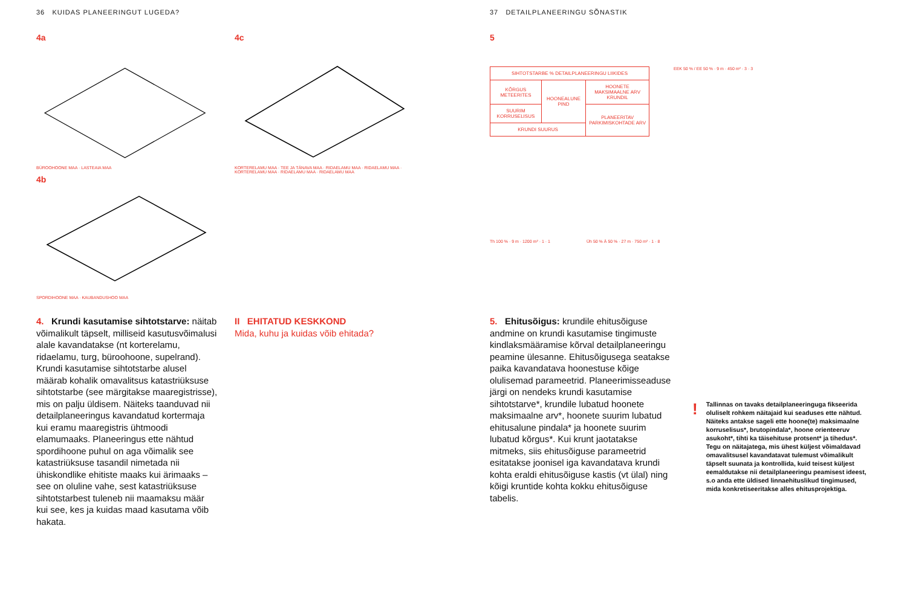36 KUIDAS PLANEERINGUT LUGEDA?
4a
BÜROOHOONE MAA · LASTEAIA MAA
4b
SPORDIHOONE MAA · KAUBANDUSHOO MAA
4c
KORTERELAMU MAA · TEE JA TÄNAVA MAA · RIDAELAMU MAA · RIDAELAMU MAA · KORTERELAMU MAA · RIDAELAMU MAA · RIDAELAMU MAA
4. Krundi kasutamise sihtotstarve: näitab võimalikult täpselt, milliseid kasutusvõimalusi alale kavandatakse (nt korterelamu, ridaelamu, turg, büroohoone, supelrand). Krundi kasutamise sihtotstarbe alusel määrab kohalik omavalitsus katastri­üksuse sihtotstarbe (see märgitakse maa­registrisse), mis on palju üldisem. Näiteks taanduvad nii detailplaneeringus kavan­datud kortermaja kui eramu maaregistris ühtmoodi elamumaaks. Planeeringus ette nähtud spordihoone puhul on aga võimalik see katastriüksuse tasandil nimetada nii ühiskondlike ehitiste maaks kui ärimaaks – see on oluline vahe, sest katastriüksuse sihtotstarbest tuleneb nii maamaksu määr kui see, kes ja kuidas maad kasutama võib hakata.
II EHITATUD KESKKOND
Mida, kuhu ja kuidas võib ehitada?
37 DETAILPLANEERINGU SÕNASTIK
5
| SIHTOTSTARBE % DETAILPLANEERINGU LIIKIDES | | |
| KÕRGUS METEERITES | HOONEALUNE PIND | HOONETE MAKSIMAALNE ARV KRUNDIL |
| SUURIM KORRUSELISUS | | PLANEERITAV PARKIMIS­KOHTADE ARV |
| KRUNDI SUURUS | | |
EEK 50 % / EE 50 % · 9 m · 450 m² · 3 · 3
Th 100 % · 9 m · 1200 m² · 1 · 1 Üh 50 % Ä 50 % · 27 m · 750 m² · 1 · 8
5. Ehitusõigus: krundile ehitusõiguse andmine on krundi kasutamise tingimuste kindlaksmääramise kõrval detailplaneeringu peamine ülesanne. Ehitusõigusega seatakse paika kavandatava hoonestuse kõige olulisemad parameetrid. Planeerimisseaduse järgi on nendeks krundi kasutamise sihtotstarve*, krundile lubatud hoonete maksimaalne arv*, hoonete suurim lubatud ehitusalune pindala* ja hoonete suurim lubatud kõrgus*. Kui krunt jaotatakse mitmeks, siis ehitusõiguse parameetrid esitatakse joonisel iga kavandatava krundi kohta eraldi ehitusõiguse kastis (vt ülal) ning kõigi kruntide kohta kokku ehitusõiguse tabelis.
!
Tallinnas on tavaks detailplaneeringuga fikseerida oluliselt rohkem näitajaid kui seaduses ette nähtud. Näiteks antakse sageli ette hoone(te) maksimaalne korruselisus*, brutopindala*, hoone orienteeruv asukoht*, tihti ka täisehituse protsent* ja tihedus*. Tegu on näitajatega, mis ühest küljest võimaldavad omavalitsusel kavandatavat tulemust võimalikult täpselt suunata ja kontrollida, kuid teisest küljest eemaldutakse nii detailplaneeringu peamisest ideest, s.o anda ette üldised linnaehituslikud tingimused, mida konkretiseeritakse alles ehitusprojektiga.